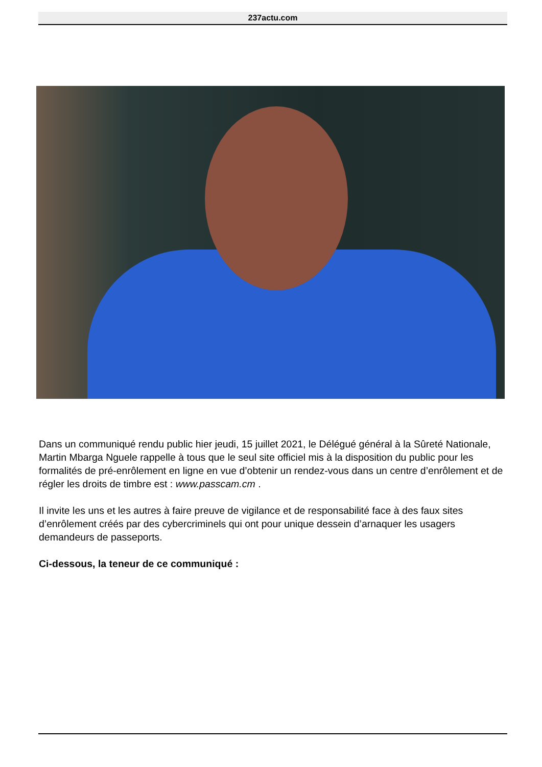237actu.com
Dans un communiqué rendu public hier jeudi, 15 juillet 2021, le Délégué général à la Sûreté Nationale, Martin Mbarga Nguele rappelle à tous que le seul site officiel mis à la disposition du public pour les formalités de pré-enrôlement en ligne en vue d’obtenir un rendez-vous dans un centre d’enrôlement et de régler les droits de timbre est : www.passcam.cm .
Il invite les uns et les autres à faire preuve de vigilance et de responsabilité face à des faux sites d’enrôlement créés par des cybercriminels qui ont pour unique dessein d’arnaquer les usagers demandeurs de passeports.
Ci-dessous, la teneur de ce communiqué :